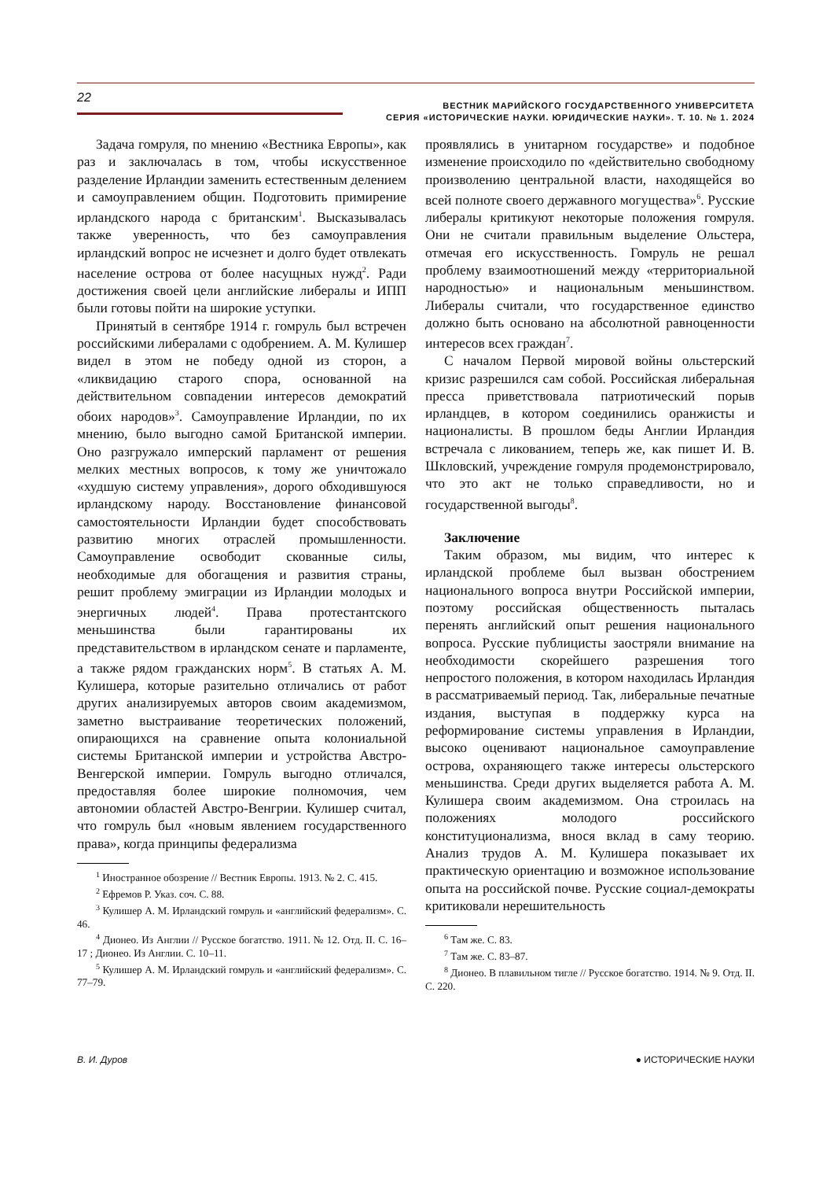22
ВЕСТНИК МАРИЙСКОГО ГОСУДАРСТВЕННОГО УНИВЕРСИТЕТА
СЕРИЯ «ИСТОРИЧЕСКИЕ НАУКИ. ЮРИДИЧЕСКИЕ НАУКИ». Т. 10. № 1. 2024
Задача гомруля, по мнению «Вестника Европы», как раз и заключалась в том, чтобы искусственное разделение Ирландии заменить естественным делением и самоуправлением общин. Подготовить примирение ирландского народа с британским<sup>1</sup>. Высказывалась также уверенность, что без самоуправления ирландский вопрос не исчезнет и долго будет отвлекать население острова от более насущных нужд<sup>2</sup>. Ради достижения своей цели английские либералы и ИПП были готовы пойти на широкие уступки.
Принятый в сентябре 1914 г. гомруль был встречен российскими либералами с одобрением. А. М. Кулишер видел в этом не победу одной из сторон, а «ликвидацию старого спора, основанной на действительном совпадении интересов демократий обоих народов»<sup>3</sup>. Самоуправление Ирландии, по их мнению, было выгодно самой Британской империи. Оно разгружало имперский парламент от решения мелких местных вопросов, к тому же уничтожало «худшую систему управления», дорого обходившуюся ирландскому народу. Восстановление финансовой самостоятельности Ирландии будет способствовать развитию многих отраслей промышленности. Самоуправление освободит скованные силы, необходимые для обогащения и развития страны, решит проблему эмиграции из Ирландии молодых и энергичных людей<sup>4</sup>. Права протестантского меньшинства были гарантированы их представительством в ирландском сенате и парламенте, а также рядом гражданских норм<sup>5</sup>. В статьях А. М. Кулишера, которые разительно отличались от работ других анализируемых авторов своим академизмом, заметно выстраивание теоретических положений, опирающихся на сравнение опыта колониальной системы Британской империи и устройства Австро-Венгерской империи. Гомруль выгодно отличался, предоставляя более широкие полномочия, чем автономии областей Австро-Венгрии. Кулишер считал, что гомруль был «новым явлением государственного права», когда принципы федерализма
<sup>1</sup> Иностранное обозрение // Вестник Европы. 1913. № 2. С. 415.
<sup>2</sup> Ефремов Р. Указ. соч. С. 88.
<sup>3</sup> Кулишер А. М. Ирландский гомруль и «английский федерализм». С. 46.
<sup>4</sup> Дионео. Из Англии // Русское богатство. 1911. № 12. Отд. II. С. 16–17 ; Дионео. Из Англии. С. 10–11.
<sup>5</sup> Кулишер А. М. Ирландский гомруль и «английский федерализм». С. 77–79.
проявлялись в унитарном государстве» и подобное изменение происходило по «действительно свободному произволению центральной власти, находящейся во всей полноте своего державного могущества»<sup>6</sup>. Русские либералы критикуют некоторые положения гомруля. Они не считали правильным выделение Ольстера, отмечая его искусственность. Гомруль не решал проблему взаимоотношений между «территориальной народностью» и национальным меньшинством. Либералы считали, что государственное единство должно быть основано на абсолютной равноценности интересов всех граждан<sup>7</sup>.
С началом Первой мировой войны ольстерский кризис разрешился сам собой. Российская либеральная пресса приветствовала патриотический порыв ирландцев, в котором соединились оранжисты и националисты. В прошлом беды Англии Ирландия встречала с ликованием, теперь же, как пишет И. В. Шкловский, учреждение гомруля продемонстрировало, что это акт не только справедливости, но и государственной выгоды<sup>8</sup>.
Заключение
Таким образом, мы видим, что интерес к ирландской проблеме был вызван обострением национального вопроса внутри Российской империи, поэтому российская общественность пыталась перенять английский опыт решения национального вопроса. Русские публицисты заостряли внимание на необходимости скорейшего разрешения того непростого положения, в котором находилась Ирландия в рассматриваемый период. Так, либеральные печатные издания, выступая в поддержку курса на реформирование системы управления в Ирландии, высоко оценивают национальное самоуправление острова, охраняющего также интересы ольстерского меньшинства. Среди других выделяется работа А. М. Кулишера своим академизмом. Она строилась на положениях молодого российского конституционализма, внося вклад в саму теорию. Анализ трудов А. М. Кулишера показывает их практическую ориентацию и возможное использование опыта на российской почве. Русские социал-демократы критиковали нерешительность
<sup>6</sup> Там же. С. 83.
<sup>7</sup> Там же. С. 83–87.
<sup>8</sup> Дионео. В плавильном тигле // Русское богатство. 1914. № 9. Отд. II. С. 220.
В. И. Дуров ● ИСТОРИЧЕСКИЕ НАУКИ